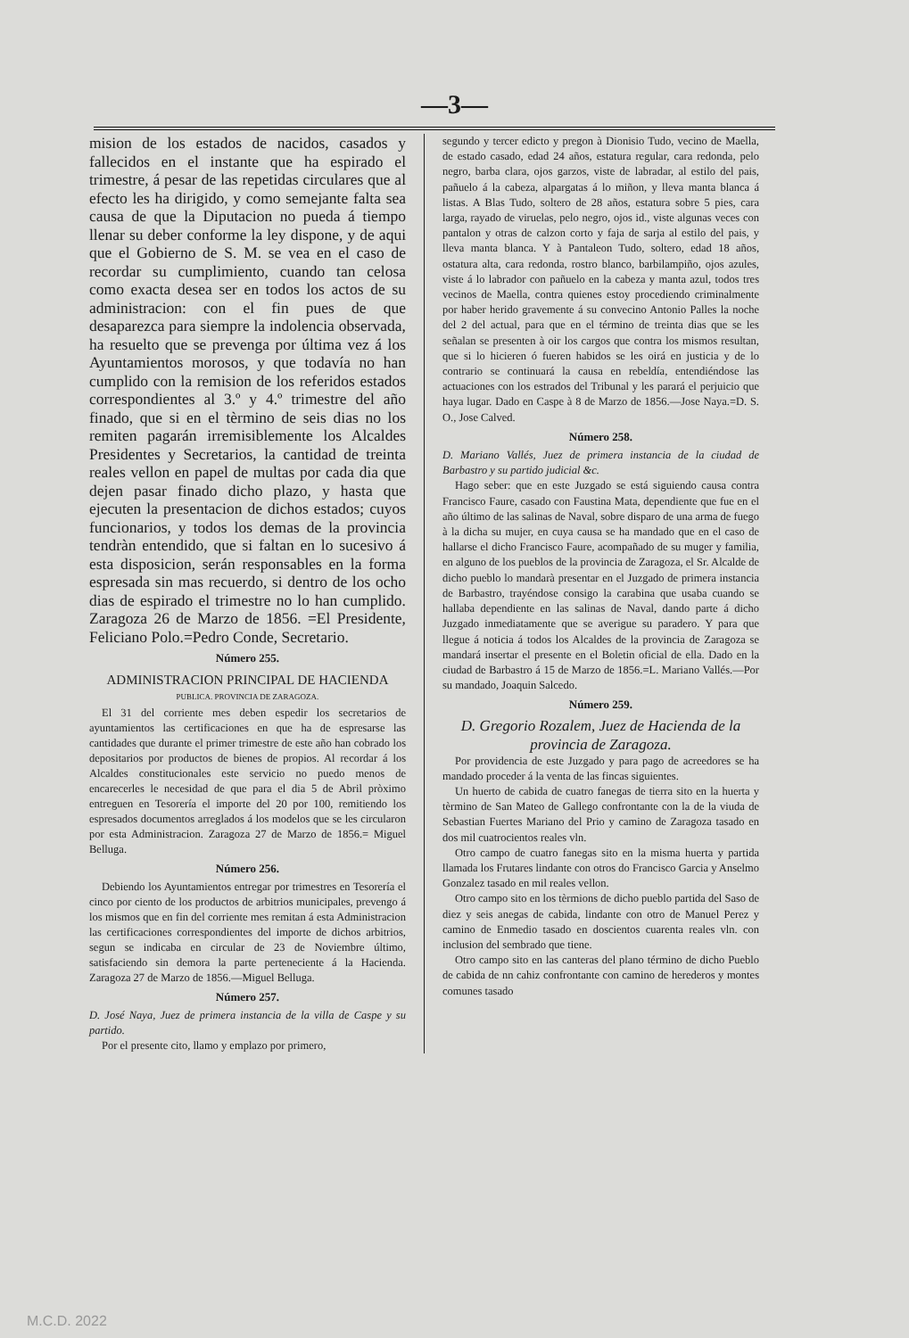—3—
mision de los estados de nacidos, casados y fallecidos en el instante que ha espirado el trimestre, á pesar de las repetidas circulares que al efecto les ha dirigido, y como semejante falta sea causa de que la Diputacion no pueda á tiempo llenar su deber conforme la ley dispone, y de aqui que el Gobierno de S. M. se vea en el caso de recordar su cumplimiento, cuando tan celosa como exacta desea ser en todos los actos de su administracion: con el fin pues de que desaparezca para siempre la indolencia observada, ha resuelto que se prevenga por última vez á los Ayuntamientos morosos, y que todavía no han cumplido con la remision de los referidos estados correspondientes al 3.º y 4.º trimestre del año finado, que si en el tèrmino de seis dias no los remiten pagarán irremisiblemente los Alcaldes Presidentes y Secretarios, la cantidad de treinta reales vellon en papel de multas por cada dia que dejen pasar finado dicho plazo, y hasta que ejecuten la presentacion de dichos estados; cuyos funcionarios, y todos los demas de la provincia tendràn entendido, que si faltan en lo sucesivo á esta disposicion, serán responsables en la forma espresada sin mas recuerdo, si dentro de los ocho dias de espirado el trimestre no lo han cumplido. Zaragoza 26 de Marzo de 1856. =El Presidente, Feliciano Polo.=Pedro Conde, Secretario.
Número 255.
ADMINISTRACION PRINCIPAL DE HACIENDA
PUBLICA. PROVINCIA DE ZARAGOZA.
El 31 del corriente mes deben espedir los secretarios de ayuntamientos las certificaciones en que ha de espresarse las cantidades que durante el primer trimestre de este año han cobrado los depositarios por productos de bienes de propios. Al recordar á los Alcaldes constitucionales este servicio no puedo menos de encarecerles le necesidad de que para el dia 5 de Abril pròximo entreguen en Tesorería el importe del 20 por 100, remitiendo los espresados documentos arreglados á los modelos que se les circularon por esta Administracion. Zaragoza 27 de Marzo de 1856.= Miguel Belluga.
Número 256.
Debiendo los Ayuntamientos entregar por trimestres en Tesorería el cinco por ciento de los productos de arbitrios municipales, prevengo á los mismos que en fin del corriente mes remitan á esta Administracion las certificaciones correspondientes del importe de dichos arbitrios, segun se indicaba en circular de 23 de Noviembre último, satisfaciendo sin demora la parte perteneciente á la Hacienda. Zaragoza 27 de Marzo de 1856.—Miguel Belluga.
Número 257.
D. José Naya, Juez de primera instancia de la villa de Caspe y su partido.
Por el presente cito, llamo y emplazo por primero,
segundo y tercer edicto y pregon à Dionisio Tudo, vecino de Maella, de estado casado, edad 24 años, estatura regular, cara redonda, pelo negro, barba clara, ojos garzos, viste de labradar, al estilo del pais, pañuelo á la cabeza, alpargatas á lo miñon, y lleva manta blanca á listas. A Blas Tudo, soltero de 28 años, estatura sobre 5 pies, cara larga, rayado de viruelas, pelo negro, ojos id., viste algunas veces con pantalon y otras de calzon corto y faja de sarja al estilo del pais, y lleva manta blanca. Y à Pantaleon Tudo, soltero, edad 18 años, ostatura alta, cara redonda, rostro blanco, barbilampiño, ojos azules, viste á lo labrador con pañuelo en la cabeza y manta azul, todos tres vecinos de Maella, contra quienes estoy procediendo criminalmente por haber herido gravemente á su convecino Antonio Palles la noche del 2 del actual, para que en el término de treinta dias que se les señalan se presenten à oir los cargos que contra los mismos resultan, que si lo hicieren ó fueren habidos se les oirá en justicia y de lo contrario se continuará la causa en rebeldía, entendiéndose las actuaciones con los estrados del Tribunal y les parará el perjuicio que haya lugar. Dado en Caspe à 8 de Marzo de 1856.—Jose Naya.=D. S. O., Jose Calved.
Número 258.
D. Mariano Vallés, Juez de primera instancia de la ciudad de Barbastro y su partido judicial &c.
Hago seber: que en este Juzgado se está siguiendo causa contra Francisco Faure, casado con Faustina Mata, dependiente que fue en el año último de las salinas de Naval, sobre disparo de una arma de fuego à la dicha su mujer, en cuya causa se ha mandado que en el caso de hallarse el dicho Francisco Faure, acompañado de su muger y familia, en alguno de los pueblos de la provincia de Zaragoza, el Sr. Alcalde de dicho pueblo lo mandarà presentar en el Juzgado de primera instancia de Barbastro, trayéndose consigo la carabina que usaba cuando se hallaba dependiente en las salinas de Naval, dando parte á dicho Juzgado inmediatamente que se averigue su paradero. Y para que llegue á noticia á todos los Alcaldes de la provincia de Zaragoza se mandará insertar el presente en el Boletin oficial de ella. Dado en la ciudad de Barbastro á 15 de Marzo de 1856.=L. Mariano Vallés.—Por su mandado, Joaquin Salcedo.
Número 259.
D. Gregorio Rozalem, Juez de Hacienda de la provincia de Zaragoza.
Por providencia de este Juzgado y para pago de acreedores se ha mandado proceder á la venta de las fincas siguientes.
Un huerto de cabida de cuatro fanegas de tierra sito en la huerta y tèrmino de San Mateo de Gallego confrontante con la de la viuda de Sebastian Fuertes Mariano del Prio y camino de Zaragoza tasado en dos mil cuatrocientos reales vln.
Otro campo de cuatro fanegas sito en la misma huerta y partida llamada los Frutares lindante con otros do Francisco Garcia y Anselmo Gonzalez tasado en mil reales vellon.
Otro campo sito en los tèrmions de dicho pueblo partida del Saso de diez y seis anegas de cabida, lindante con otro de Manuel Perez y camino de Enmedio tasado en doscientos cuarenta reales vln. con inclusion del sembrado que tiene.
Otro campo sito en las canteras del plano término de dicho Pueblo de cabida de nn cahiz confrontante con camino de herederos y montes comunes tasado
M.C.D. 2022